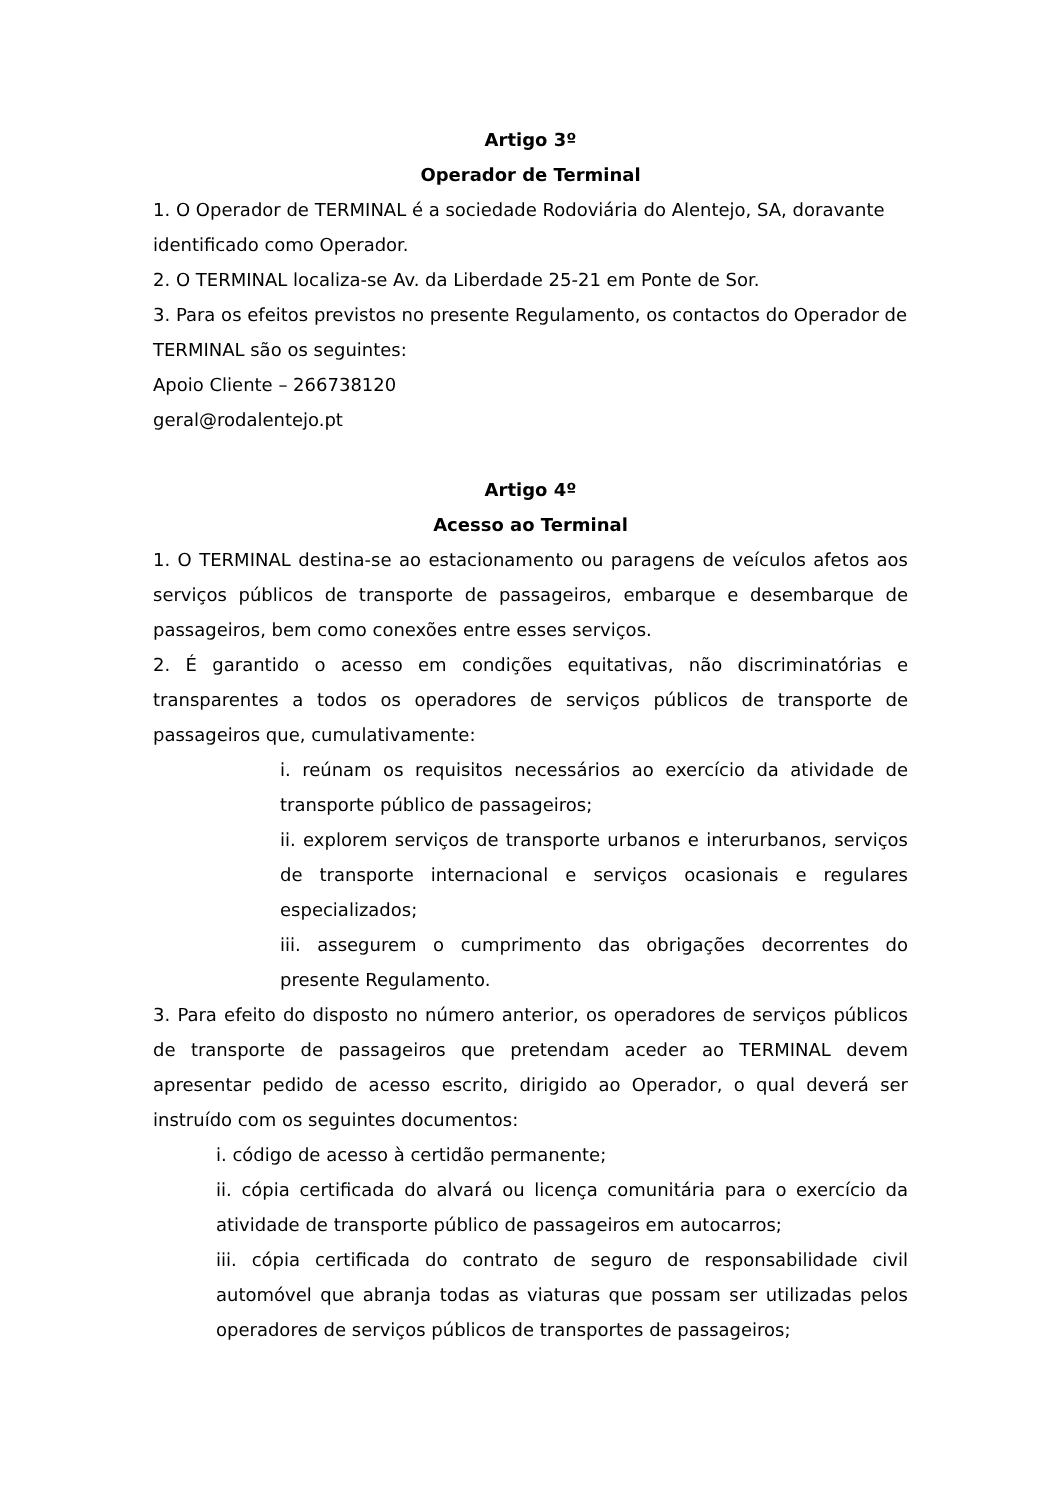Artigo 3º
Operador de Terminal
1. O Operador de TERMINAL é a sociedade Rodoviária do Alentejo, SA, doravante identificado como Operador.
2. O TERMINAL localiza-se Av. da Liberdade 25-21 em Ponte de Sor.
3. Para os efeitos previstos no presente Regulamento, os contactos do Operador de TERMINAL são os seguintes:
Apoio Cliente – 266738120
geral@rodalentejo.pt
Artigo 4º
Acesso ao Terminal
1. O TERMINAL destina-se ao estacionamento ou paragens de veículos afetos aos serviços públicos de transporte de passageiros, embarque e desembarque de passageiros, bem como conexões entre esses serviços.
2. É garantido o acesso em condições equitativas, não discriminatórias e transparentes a todos os operadores de serviços públicos de transporte de passageiros que, cumulativamente:
i. reúnam os requisitos necessários ao exercício da atividade de transporte público de passageiros;
ii. explorem serviços de transporte urbanos e interurbanos, serviços de transporte internacional e serviços ocasionais e regulares especializados;
iii. assegurem o cumprimento das obrigações decorrentes do presente Regulamento.
3. Para efeito do disposto no número anterior, os operadores de serviços públicos de transporte de passageiros que pretendam aceder ao TERMINAL devem apresentar pedido de acesso escrito, dirigido ao Operador, o qual deverá ser instruído com os seguintes documentos:
i. código de acesso à certidão permanente;
ii. cópia certificada do alvará ou licença comunitária para o exercício da atividade de transporte público de passageiros em autocarros;
iii. cópia certificada do contrato de seguro de responsabilidade civil automóvel que abranja todas as viaturas que possam ser utilizadas pelos operadores de serviços públicos de transportes de passageiros;